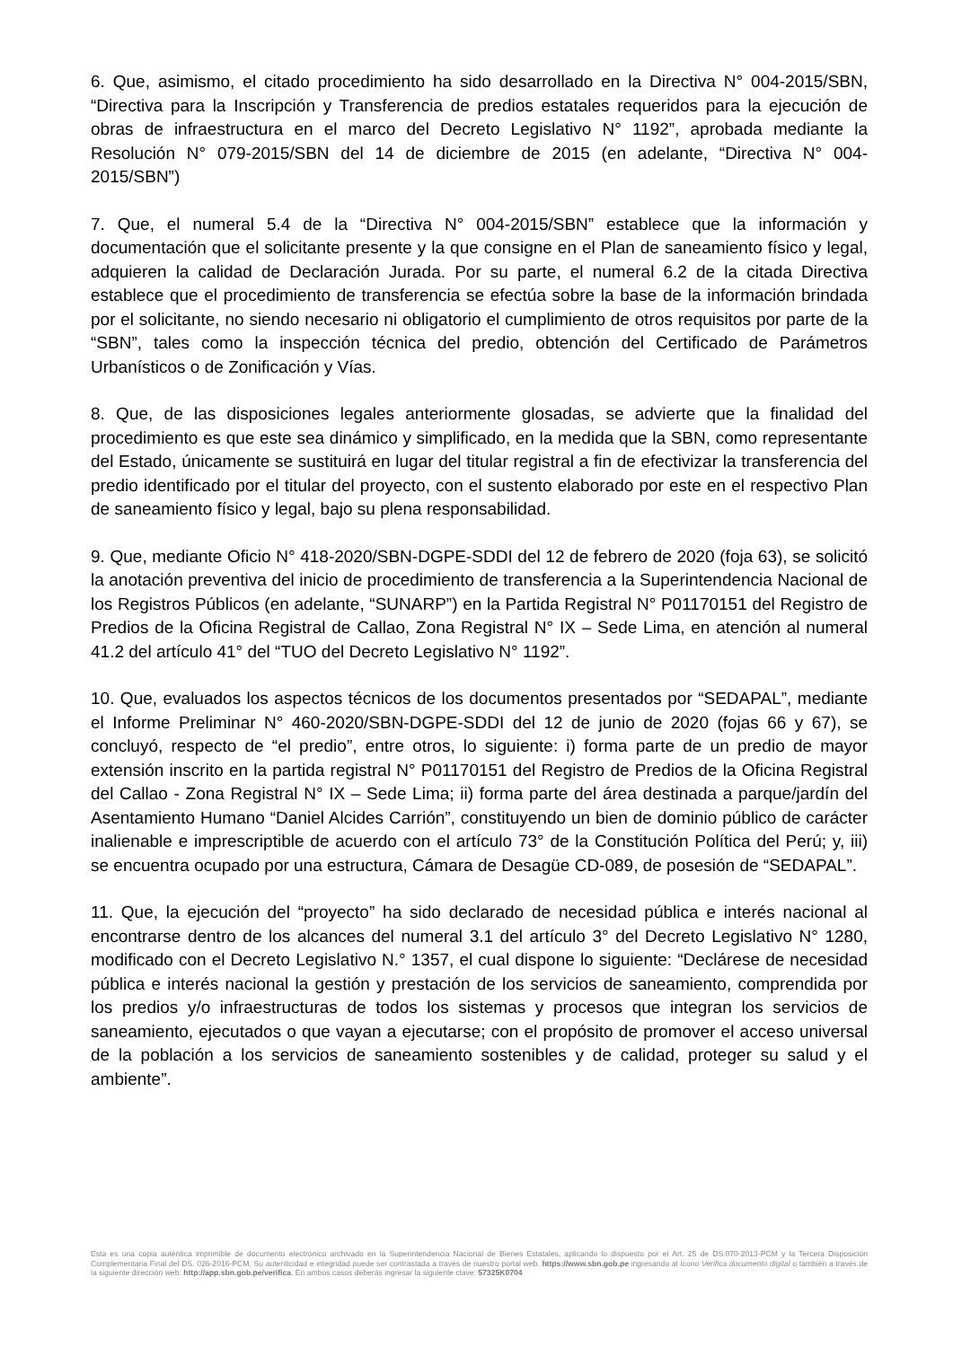6. Que, asimismo, el citado procedimiento ha sido desarrollado en la Directiva N° 004-2015/SBN, “Directiva para la Inscripción y Transferencia de predios estatales requeridos para la ejecución de obras de infraestructura en el marco del Decreto Legislativo N° 1192”, aprobada mediante la Resolución N° 079-2015/SBN del 14 de diciembre de 2015 (en adelante, “Directiva N° 004-2015/SBN”)
7. Que, el numeral 5.4 de la “Directiva N° 004-2015/SBN” establece que la información y documentación que el solicitante presente y la que consigne en el Plan de saneamiento físico y legal, adquieren la calidad de Declaración Jurada. Por su parte, el numeral 6.2 de la citada Directiva establece que el procedimiento de transferencia se efectúa sobre la base de la información brindada por el solicitante, no siendo necesario ni obligatorio el cumplimiento de otros requisitos por parte de la “SBN”, tales como la inspección técnica del predio, obtención del Certificado de Parámetros Urbanísticos o de Zonificación y Vías.
8. Que, de las disposiciones legales anteriormente glosadas, se advierte que la finalidad del procedimiento es que este sea dinámico y simplificado, en la medida que la SBN, como representante del Estado, únicamente se sustituirá en lugar del titular registral a fin de efectivizar la transferencia del predio identificado por el titular del proyecto, con el sustento elaborado por este en el respectivo Plan de saneamiento físico y legal, bajo su plena responsabilidad.
9. Que, mediante Oficio N° 418-2020/SBN-DGPE-SDDI del 12 de febrero de 2020 (foja 63), se solicitó la anotación preventiva del inicio de procedimiento de transferencia a la Superintendencia Nacional de los Registros Públicos (en adelante, “SUNARP”) en la Partida Registral N° P01170151 del Registro de Predios de la Oficina Registral de Callao, Zona Registral N° IX – Sede Lima, en atención al numeral 41.2 del artículo 41° del “TUO del Decreto Legislativo N° 1192”.
10. Que, evaluados los aspectos técnicos de los documentos presentados por “SEDAPAL”, mediante el Informe Preliminar N° 460-2020/SBN-DGPE-SDDI del 12 de junio de 2020 (fojas 66 y 67), se concluyó, respecto de “el predio”, entre otros, lo siguiente: i) forma parte de un predio de mayor extensión inscrito en la partida registral N° P01170151 del Registro de Predios de la Oficina Registral del Callao - Zona Registral N° IX – Sede Lima; ii) forma parte del área destinada a parque/jardín del Asentamiento Humano “Daniel Alcides Carrión”, constituyendo un bien de dominio público de carácter inalienable e imprescriptible de acuerdo con el artículo 73° de la Constitución Política del Perú; y, iii) se encuentra ocupado por una estructura, Cámara de Desagüe CD-089, de posesión de “SEDAPAL”.
11. Que, la ejecución del “proyecto” ha sido declarado de necesidad pública e interés nacional al encontrarse dentro de los alcances del numeral 3.1 del artículo 3° del Decreto Legislativo N° 1280, modificado con el Decreto Legislativo N.° 1357, el cual dispone lo siguiente: “Declárese de necesidad pública e interés nacional la gestión y prestación de los servicios de saneamiento, comprendida por los predios y/o infraestructuras de todos los sistemas y procesos que integran los servicios de saneamiento, ejecutados o que vayan a ejecutarse; con el propósito de promover el acceso universal de la población a los servicios de saneamiento sostenibles y de calidad, proteger su salud y el ambiente”.
Esta es una copia auténtica imprimible de documento electrónico archivado en la Superintendencia Nacional de Bienes Estatales, aplicando lo dispuesto por el Art. 25 de DS.070-2013-PCM y la Tercera Disposición Complementaria Final del DS. 026-2016-PCM. Su autenticidad e integridad puede ser contrastada a través de nuestro portal web. https://www.sbn.gob.pe ingresando al ícono Verifica documento digital o también a través de la siguiente dirección web: http://app.sbn.gob.pe/verifica. En ambos casos deberás ingresar la siguiente clave: 57325K0704